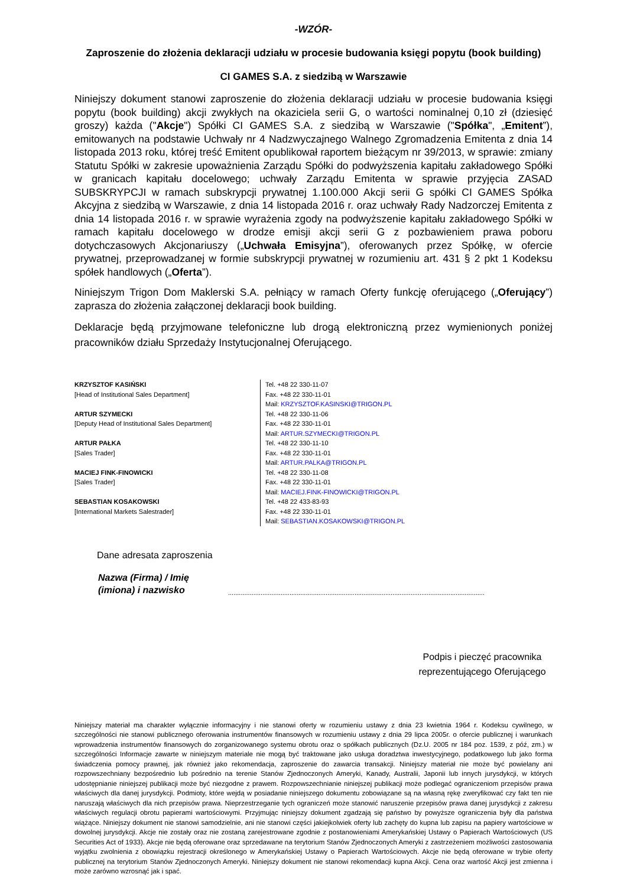-WZÓR-
Zaproszenie do złożenia deklaracji udziału w procesie budowania księgi popytu (book building)
CI GAMES S.A. z siedzibą w Warszawie
Niniejszy dokument stanowi zaproszenie do złożenia deklaracji udziału w procesie budowania księgi popytu (book building) akcji zwykłych na okaziciela serii G, o wartości nominalnej 0,10 zł (dziesięć groszy) każda ("Akcje") Spółki CI GAMES S.A. z siedzibą w Warszawie ("Spółka", „Emitent”), emitowanych na podstawie Uchwały nr 4 Nadzwyczajnego Walnego Zgromadzenia Emitenta z dnia 14 listopada 2013 roku, której treść Emitent opublikował raportem bieżącym nr 39/2013, w sprawie: zmiany Statutu Spółki w zakresie upoważnienia Zarządu Spółki do podwyższenia kapitału zakładowego Spółki w granicach kapitału docelowego; uchwały Zarządu Emitenta w sprawie przyjęcia ZASAD SUBSKRYPCJI w ramach subskrypcji prywatnej 1.100.000 Akcji serii G spółki CI GAMES Spółka Akcyjna z siedzibą w Warszawie, z dnia 14 listopada 2016 r. oraz uchwały Rady Nadzorczej Emitenta z dnia 14 listopada 2016 r. w sprawie wyrażenia zgody na podwyższenie kapitału zakładowego Spółki w ramach kapitału docelowego w drodze emisji akcji serii G z pozbawieniem prawa poboru dotychczasowych Akcjonariuszy („Uchwała Emisyjna”), oferowanych przez Spółkę, w ofercie prywatnej, przeprowadzanej w formie subskrypcji prywatnej w rozumieniu art. 431 § 2 pkt 1 Kodeksu spółek handlowych („Oferta”).
Niniejszym Trigon Dom Maklerski S.A. pełniący w ramach Oferty funkcję oferującego („Oferujący”) zaprasza do złożenia załączonej deklaracji book building.
Deklaracje będą przyjmowane telefoniczne lub drogą elektroniczną przez wymienionych poniżej pracowników działu Sprzedaży Instytucjonalnej Oferującego.
| KRZYSZTOF KASIŃSKI [Head of Institutional Sales Department] | Tel. +48 22 330-11-07 Fax. +48 22 330-11-01 Mail: KRZYSZTOF.KASINSKI@TRIGON.PL |
| ARTUR SZYMECKI [Deputy Head of Institutional Sales Department] | Tel. +48 22 330-11-06 Fax. +48 22 330-11-01 Mail: ARTUR.SZYMECKI@TRIGON.PL |
| ARTUR PAŁKA [Sales Trader] | Tel. +48 22 330-11-10 Fax. +48 22 330-11-01 Mail: ARTUR.PALKA@TRIGON.PL |
| MACIEJ FINK-FINOWICKI [Sales Trader] | Tel. +48 22 330-11-08 Fax. +48 22 330-11-01 Mail: MACIEJ.FINK-FINOWICKI@TRIGON.PL |
| SEBASTIAN KOSAKOWSKI [International Markets Salestrader] | Tel. +48 22 433-83-93 Fax. +48 22 330-11-01 Mail: SEBASTIAN.KOSAKOWSKI@TRIGON.PL |
Dane adresata zaproszenia
Nazwa (Firma) / Imię (imiona) i nazwisko
..............................................................................................................................................
Podpis i pieczęć pracownika reprezentującego Oferującego
Niniejszy materiał ma charakter wyłącznie informacyjny i nie stanowi oferty w rozumieniu ustawy z dnia 23 kwietnia 1964 r. Kodeksu cywilnego, w szczególności nie stanowi publicznego oferowania instrumentów finansowych w rozumieniu ustawy z dnia 29 lipca 2005r. o ofercie publicznej i warunkach wprowadzenia instrumentów finansowych do zorganizowanego systemu obrotu oraz o spółkach publicznych (Dz.U. 2005 nr 184 poz. 1539, z póź, zm.) w szczególności Informacje zawarte w niniejszym materiale nie mogą być traktowane jako usługa doradztwa inwestycyjnego, podatkowego lub jako forma świadczenia pomocy prawnej, jak również jako rekomendacja, zaproszenie do zawarcia transakcji. Niniejszy materiał nie może być powielany ani rozpowszechniany bezpośrednio lub pośrednio na terenie Stanów Zjednoczonych Ameryki, Kanady, Australii, Japonii lub innych jurysdykcji, w których udostępnianie niniejszej publikacji może być niezgodne z prawem. Rozpowszechnianie niniejszej publikacji może podlegać ograniczeniom przepisów prawa właściwych dla danej jurysdykcji. Podmioty, które wejdą w posiadanie niniejszego dokumentu zobowiązane są na własną rękę zweryfikować czy fakt ten nie naruszają właściwych dla nich przepisów prawa. Nieprzestrzeganie tych ograniczeń może stanowić naruszenie przepisów prawa danej jurysdykcji z zakresu właściwych regulacji obrotu papierami wartościowymi. Przyjmując niniejszy dokument zgadzają się państwo by powyższe ograniczenia były dla państwa wiążące. Niniejszy dokument nie stanowi samodzielnie, ani nie stanowi części jakiejkolwiek oferty lub zachęty do kupna lub zapisu na papiery wartościowe w dowolnej jurysdykcji. Akcje nie zostały oraz nie zostaną zarejestrowane zgodnie z postanowieniami Amerykańskiej Ustawy o Papierach Wartościowych (US Securities Act of 1933). Akcje nie będą oferowane oraz sprzedawane na terytorium Stanów Zjednoczonych Ameryki z zastrzeżeniem możliwości zastosowania wyjątku zwolnienia z obowiązku rejestracji określonego w Amerykańskiej Ustawy o Papierach Wartościowych. Akcje nie będą oferowane w trybie oferty publicznej na terytorium Stanów Zjednoczonych Ameryki. Niniejszy dokument nie stanowi rekomendacji kupna Akcji. Cena oraz wartość Akcji jest zmienna i może zarówno wzrosnąć jak i spać.